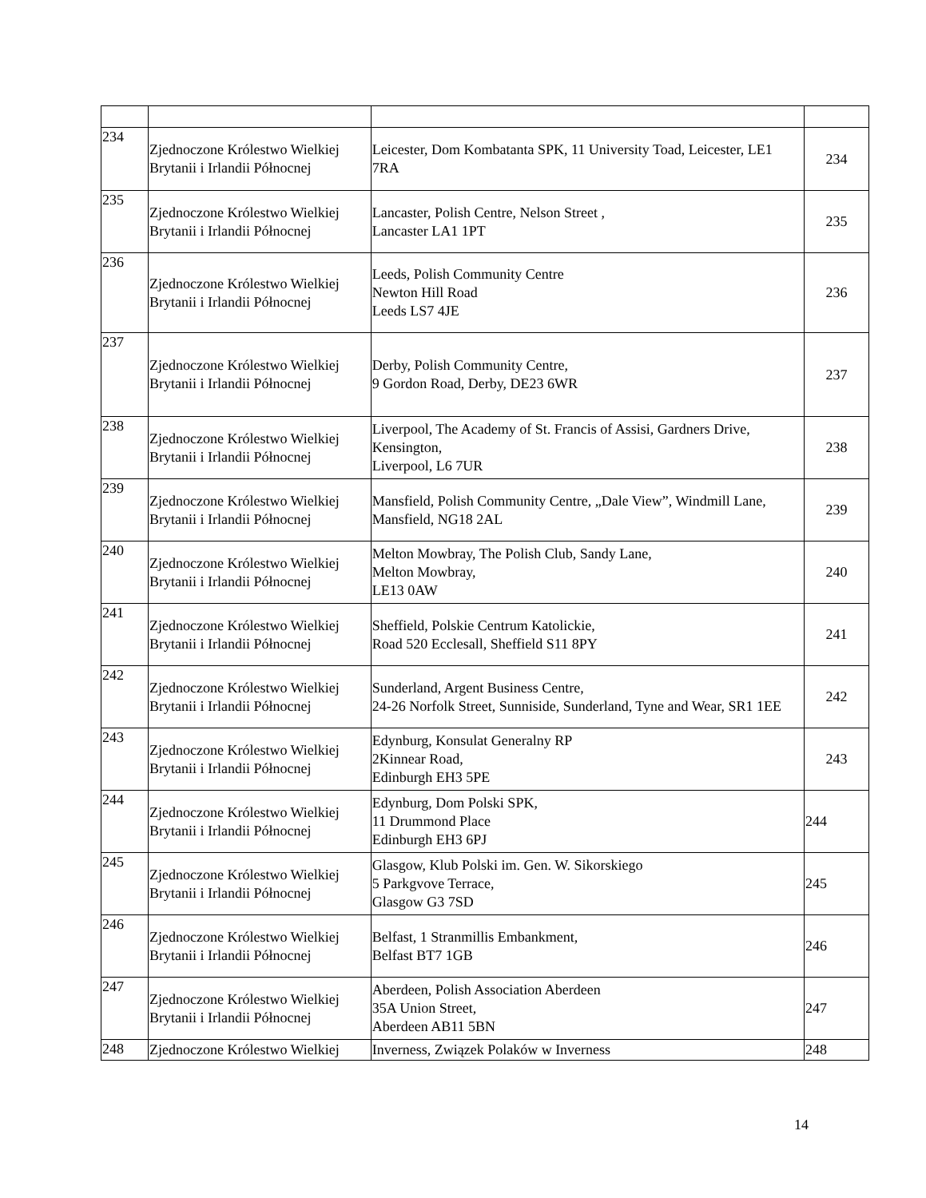| 234 | Zjednoczone Królestwo Wielkiej Brytanii i Irlandii Północnej | Leicester, Dom Kombatanta SPK, 11 University Toad, Leicester, LE1 7RA | 234 |
| 235 | Zjednoczone Królestwo Wielkiej Brytanii i Irlandii Północnej | Lancaster, Polish Centre, Nelson Street , Lancaster LA1 1PT | 235 |
| 236 | Zjednoczone Królestwo Wielkiej Brytanii i Irlandii Północnej | Leeds, Polish Community Centre Newton Hill Road Leeds LS7 4JE | 236 |
| 237 | Zjednoczone Królestwo Wielkiej Brytanii i Irlandii Północnej | Derby, Polish Community Centre, 9 Gordon Road, Derby, DE23 6WR | 237 |
| 238 | Zjednoczone Królestwo Wielkiej Brytanii i Irlandii Północnej | Liverpool, The Academy of St. Francis of Assisi, Gardners Drive, Kensington, Liverpool, L6 7UR | 238 |
| 239 | Zjednoczone Królestwo Wielkiej Brytanii i Irlandii Północnej | Mansfield, Polish Community Centre, „Dale View”, Windmill Lane, Mansfield, NG18 2AL | 239 |
| 240 | Zjednoczone Królestwo Wielkiej Brytanii i Irlandii Północnej | Melton Mowbray, The Polish Club, Sandy Lane, Melton Mowbray, LE13 0AW | 240 |
| 241 | Zjednoczone Królestwo Wielkiej Brytanii i Irlandii Północnej | Sheffield, Polskie Centrum Katolickie, Road 520 Ecclesall, Sheffield S11 8PY | 241 |
| 242 | Zjednoczone Królestwo Wielkiej Brytanii i Irlandii Północnej | Sunderland, Argent Business Centre, 24-26 Norfolk Street, Sunniside, Sunderland, Tyne and Wear, SR1 1EE | 242 |
| 243 | Zjednoczone Królestwo Wielkiej Brytanii i Irlandii Północnej | Edynburg, Konsulat Generalny RP 2Kinnear Road, Edinburgh EH3 5PE | 243 |
| 244 | Zjednoczone Królestwo Wielkiej Brytanii i Irlandii Północnej | Edynburg, Dom Polski SPK, 11 Drummond Place Edinburgh EH3 6PJ | 244 |
| 245 | Zjednoczone Królestwo Wielkiej Brytanii i Irlandii Północnej | Glasgow, Klub Polski im. Gen. W. Sikorskiego 5 Parkgvove Terrace, Glasgow G3 7SD | 245 |
| 246 | Zjednoczone Królestwo Wielkiej Brytanii i Irlandii Północnej | Belfast, 1 Stranmillis Embankment, Belfast BT7 1GB | 246 |
| 247 | Zjednoczone Królestwo Wielkiej Brytanii i Irlandii Północnej | Aberdeen, Polish Association Aberdeen 35A Union Street, Aberdeen AB11 5BN | 247 |
| 248 | Zjednoczone Królestwo Wielkiej | Inverness, Związek Polaków w Inverness | 248 |
14